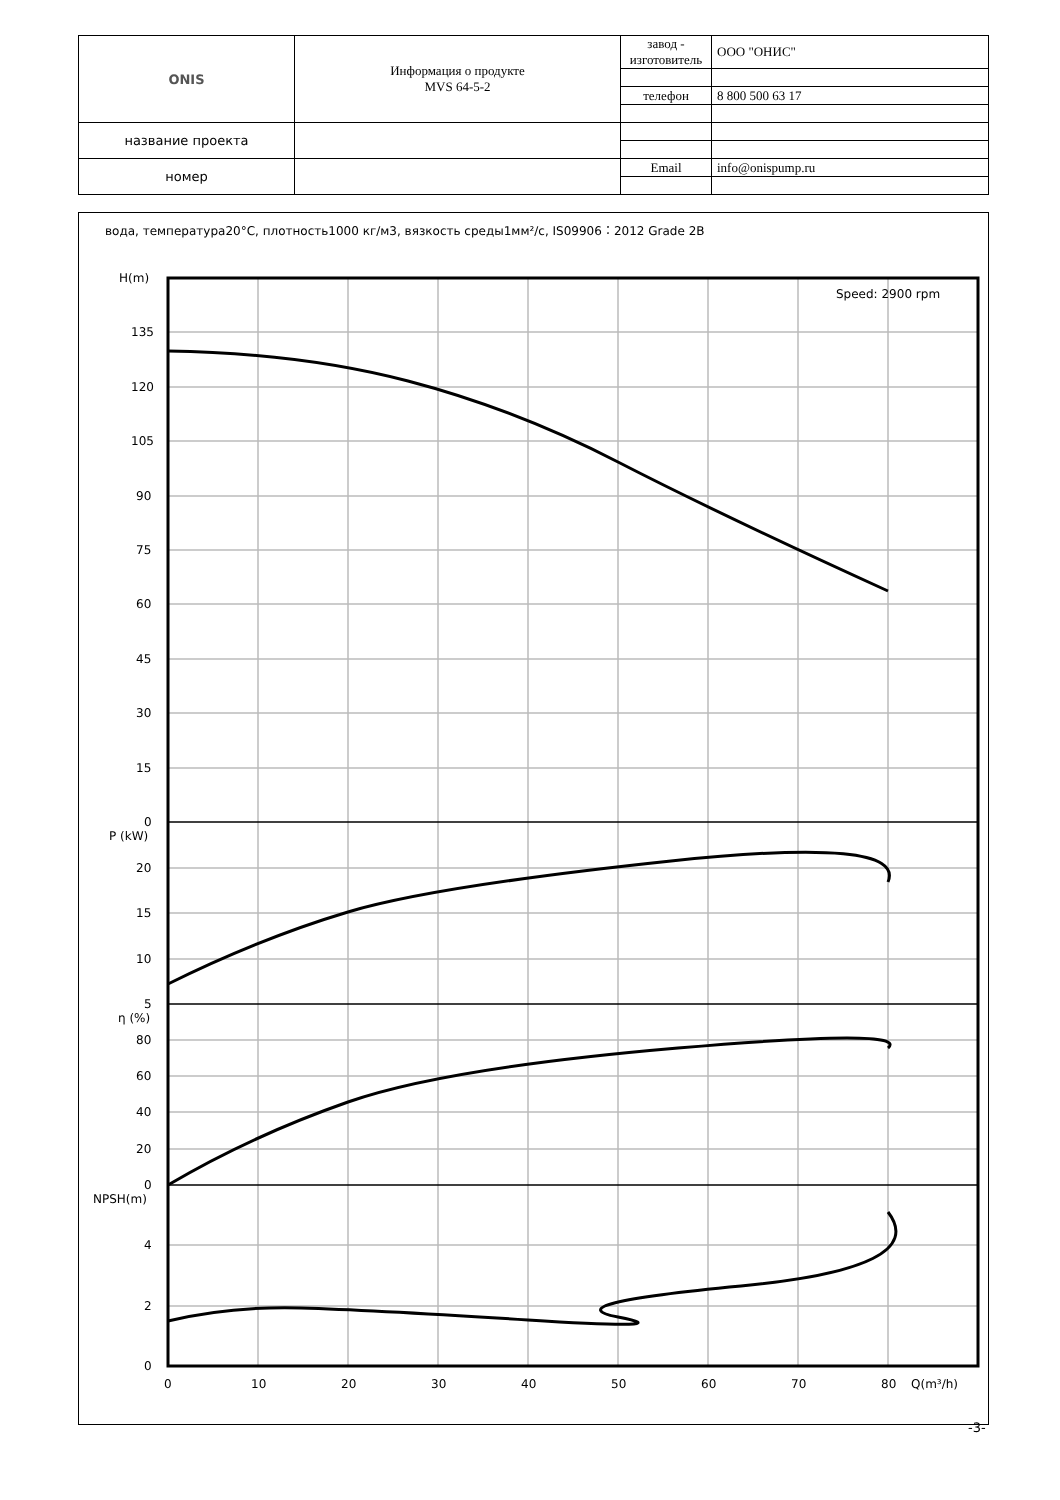| ONIS | Информация о продукте MVS 64-5-2 | завод - изготовитель | ООО "ОНИС" |
| | | телефон | 8 800 500 63 17 |
| название проекта | | | |
| номер | | Email | info@onispump.ru |
вода, температура20°C, плотность1000 кг/м3, вязкость среды1мм²/с, IS09906：2012 Grade 2B
Speed: 2900 rpm
H(m)
135
120
105
90
75
60
45
30
15
0
P (kW)
20
15
10
5
η (%)
80
60
40
20
0
NPSH(m)
4
2
0
0
10
20
30
40
50
60
70
80
Q(m³/h)
-3-